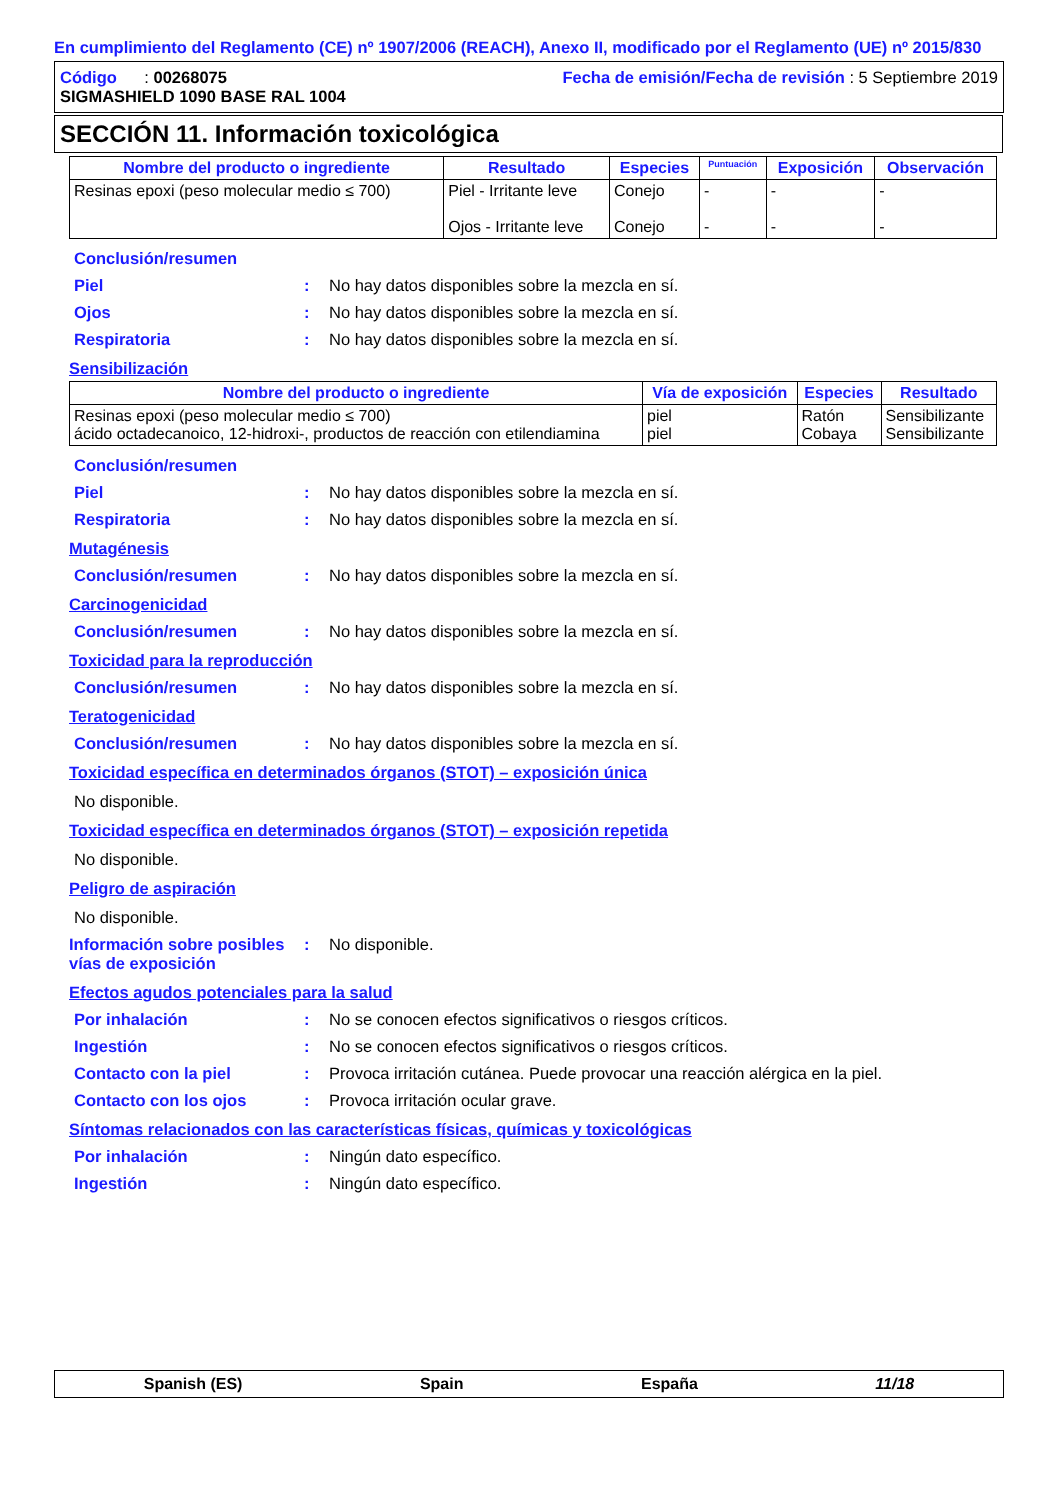En cumplimiento del Reglamento (CE) nº 1907/2006 (REACH), Anexo II, modificado por el Reglamento (UE) nº 2015/830
Código : 00268075
SIGMASHIELD 1090 BASE RAL 1004
Fecha de emisión/Fecha de revisión : 5 Septiembre 2019
SECCIÓN 11. Información toxicológica
| Nombre del producto o ingrediente | Resultado | Especies | Puntuación | Exposición | Observación |
| --- | --- | --- | --- | --- | --- |
| Resinas epoxi (peso molecular medio ≤ 700) | Piel - Irritante leve Ojos - Irritante leve | Conejo Conejo | - - | - - | - - |
Conclusión/resumen
Piel: No hay datos disponibles sobre la mezcla en sí.
Ojos: No hay datos disponibles sobre la mezcla en sí.
Respiratoria: No hay datos disponibles sobre la mezcla en sí.
Sensibilización
| Nombre del producto o ingrediente | Vía de exposición | Especies | Resultado |
| --- | --- | --- | --- |
| Resinas epoxi (peso molecular medio ≤ 700) ácido octadecanoico, 12-hidroxi-, productos de reacción con etilendiamina | piel piel | Ratón Cobaya | Sensibilizante Sensibilizante |
Conclusión/resumen
Piel: No hay datos disponibles sobre la mezcla en sí.
Respiratoria: No hay datos disponibles sobre la mezcla en sí.
Mutagénesis
Conclusión/resumen: No hay datos disponibles sobre la mezcla en sí.
Carcinogenicidad
Conclusión/resumen: No hay datos disponibles sobre la mezcla en sí.
Toxicidad para la reproducción
Conclusión/resumen: No hay datos disponibles sobre la mezcla en sí.
Teratogenicidad
Conclusión/resumen: No hay datos disponibles sobre la mezcla en sí.
Toxicidad específica en determinados órganos (STOT) – exposición única
No disponible.
Toxicidad específica en determinados órganos (STOT) – exposición repetida
No disponible.
Peligro de aspiración
No disponible.
Información sobre posibles vías de exposición: No disponible.
Efectos agudos potenciales para la salud
Por inhalación: No se conocen efectos significativos o riesgos críticos.
Ingestión: No se conocen efectos significativos o riesgos críticos.
Contacto con la piel: Provoca irritación cutánea. Puede provocar una reacción alérgica en la piel.
Contacto con los ojos: Provoca irritación ocular grave.
Síntomas relacionados con las características físicas, químicas y toxicológicas
Por inhalación: Ningún dato específico.
Ingestión: Ningún dato específico.
Spanish (ES) Spain España 11/18